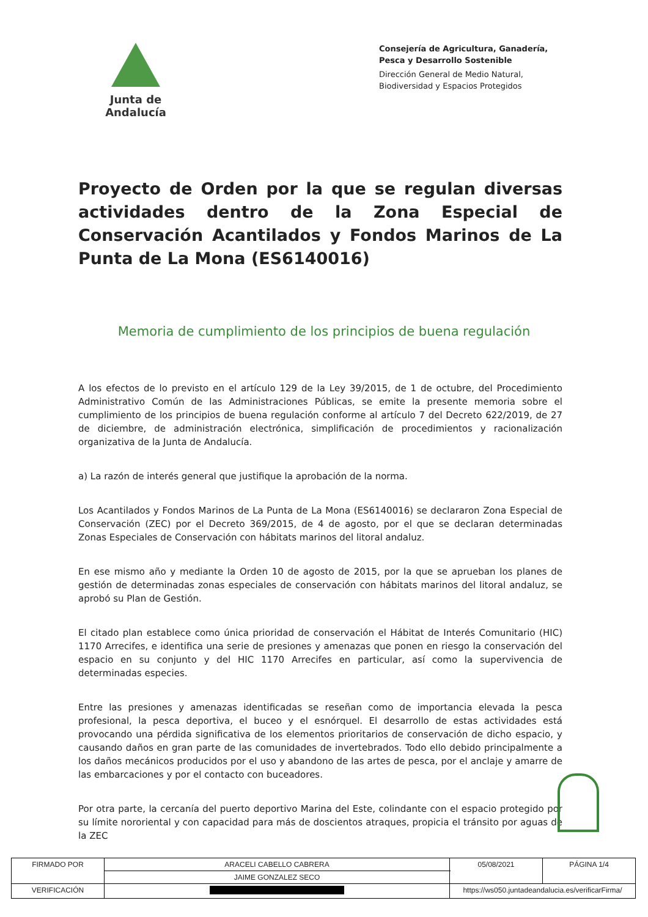Junta de Andalucía
Consejería de Agricultura, Ganadería, Pesca y Desarrollo Sostenible
Dirección General de Medio Natural, Biodiversidad y Espacios Protegidos
Proyecto de Orden por la que se regulan diversas actividades dentro de la Zona Especial de Conservación Acantilados y Fondos Marinos de La Punta de La Mona (ES6140016)
Memoria de cumplimiento de los principios de buena regulación
A los efectos de lo previsto en el artículo 129 de la Ley 39/2015, de 1 de octubre, del Procedimiento Administrativo Común de las Administraciones Públicas, se emite la presente memoria sobre el cumplimiento de los principios de buena regulación conforme al artículo 7 del Decreto 622/2019, de 27 de diciembre, de administración electrónica, simplificación de procedimientos y racionalización organizativa de la Junta de Andalucía.
a) La razón de interés general que justifique la aprobación de la norma.
Los Acantilados y Fondos Marinos de La Punta de La Mona (ES6140016) se declararon Zona Especial de Conservación (ZEC) por el Decreto 369/2015, de 4 de agosto, por el que se declaran determinadas Zonas Especiales de Conservación con hábitats marinos del litoral andaluz.
En ese mismo año y mediante la Orden 10 de agosto de 2015, por la que se aprueban los planes de gestión de determinadas zonas especiales de conservación con hábitats marinos del litoral andaluz, se aprobó su Plan de Gestión.
El citado plan establece como única prioridad de conservación el Hábitat de Interés Comunitario (HIC) 1170 Arrecifes, e identifica una serie de presiones y amenazas que ponen en riesgo la conservación del espacio en su conjunto y del HIC 1170 Arrecifes en particular, así como la supervivencia de determinadas especies.
Entre las presiones y amenazas identificadas se reseñan como de importancia elevada la pesca profesional, la pesca deportiva, el buceo y el esnórquel. El desarrollo de estas actividades está provocando una pérdida significativa de los elementos prioritarios de conservación de dicho espacio, y causando daños en gran parte de las comunidades de invertebrados. Todo ello debido principalmente a los daños mecánicos producidos por el uso y abandono de las artes de pesca, por el anclaje y amarre de las embarcaciones y por el contacto con buceadores.
Por otra parte, la cercanía del puerto deportivo Marina del Este, colindante con el espacio protegido por su límite nororiental y con capacidad para más de doscientos atraques, propicia el tránsito por aguas de la ZEC
| FIRMADO POR | ARACELI CABELLO CABRERA | | 05/08/2021 | PÁGINA 1/4 |
| | JAIME GONZALEZ SECO | | | |
| VERIFICACIÓN | | https://ws050.juntadeandalucia.es/verificarFirma/ | | |